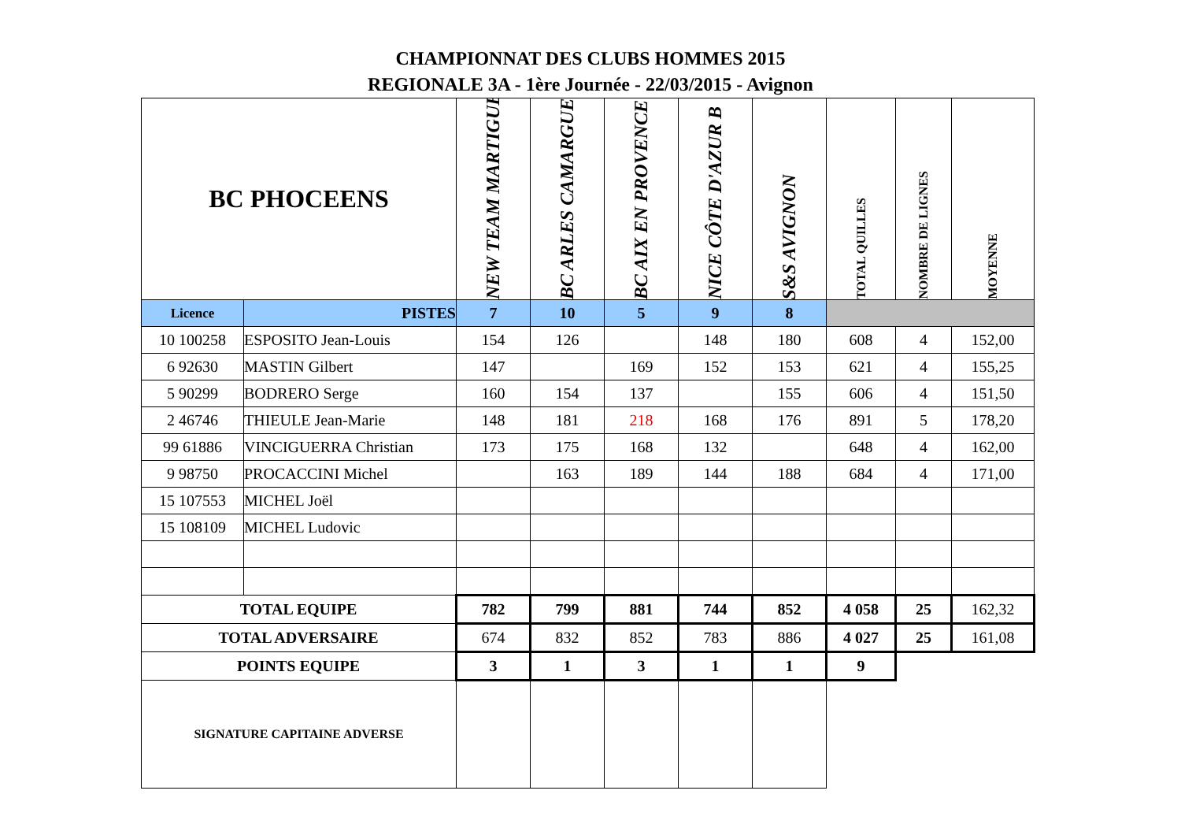CHAMPIONNAT DES CLUBS HOMMES 2015
REGIONALE 3A - 1ère Journée - 22/03/2015 - Avignon
| BC PHOCEENS | | NEW TEAM MARTIGUES | BC ARLES CAMARGUE | BC AIX EN PROVENCE | NICE CÔTE D'AZUR B | S&S AVIGNON | TOTAL QUILLES | NOMBRE DE LIGNES | MOYENNE |
| Licence | PISTES | 7 | 10 | 5 | 9 | 8 | | | |
| 10 100258 | ESPOSITO Jean-Louis | 154 | 126 | | 148 | 180 | 608 | 4 | 152,00 |
| 6 92630 | MASTIN Gilbert | 147 | | 169 | 152 | 153 | 621 | 4 | 155,25 |
| 5 90299 | BODRERO Serge | 160 | 154 | 137 | | 155 | 606 | 4 | 151,50 |
| 2 46746 | THIEULE Jean-Marie | 148 | 181 | 218 | 168 | 176 | 891 | 5 | 178,20 |
| 99 61886 | VINCIGUERRA Christian | 173 | 175 | 168 | 132 | | 648 | 4 | 162,00 |
| 9 98750 | PROCACCINI Michel | | 163 | 189 | 144 | 188 | 684 | 4 | 171,00 |
| 15 107553 | MICHEL Joël | | | | | | | | |
| 15 108109 | MICHEL Ludovic | | | | | | | | |
| TOTAL EQUIPE | | 782 | 799 | 881 | 744 | 852 | 4 058 | 25 | 162,32 |
| TOTAL ADVERSAIRE | | 674 | 832 | 852 | 783 | 886 | 4 027 | 25 | 161,08 |
| POINTS EQUIPE | | 3 | 1 | 3 | 1 | 1 | 9 | | |
| SIGNATURE CAPITAINE ADVERSE | | | | | | | | | |